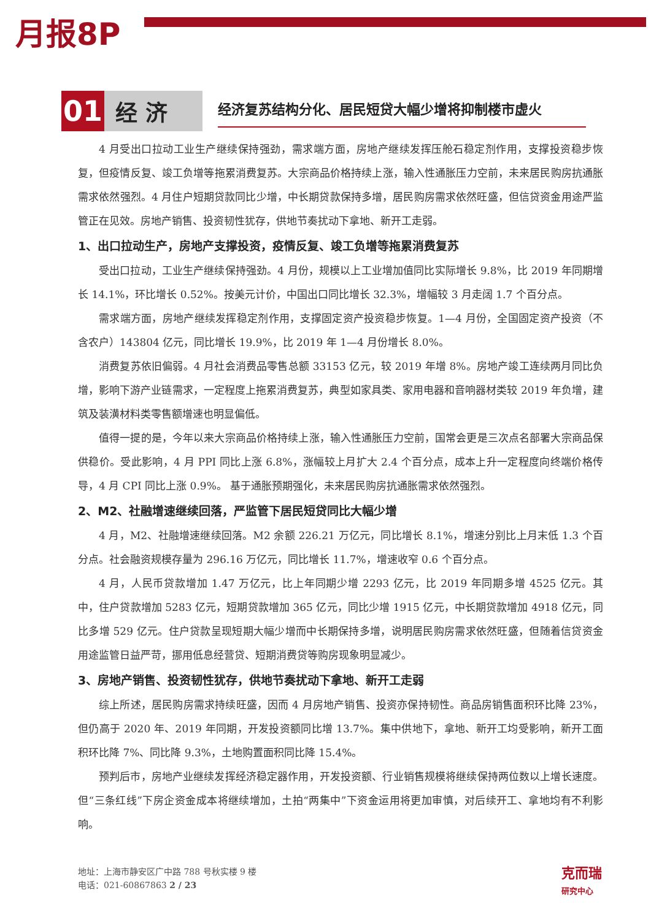月报8P
01
经 济
经济复苏结构分化、居民短贷大幅少增将抑制楼市虚火
4 月受出口拉动工业生产继续保持强劲，需求端方面，房地产继续发挥压舱石稳定剂作用，支撑投资稳步恢复，但疫情反复、竣工负增等拖累消费复苏。大宗商品价格持续上涨，输入性通胀压力空前，未来居民购房抗通胀需求依然强烈。4 月住户短期贷款同比少增，中长期贷款保持多增，居民购房需求依然旺盛，但信贷资金用途严监管正在见效。房地产销售、投资韧性犹存，供地节奏扰动下拿地、新开工走弱。
1、出口拉动生产，房地产支撑投资，疫情反复、竣工负增等拖累消费复苏
受出口拉动，工业生产继续保持强劲。4 月份，规模以上工业增加值同比实际增长 9.8%，比 2019 年同期增长 14.1%，环比增长 0.52%。按美元计价，中国出口同比增长 32.3%，增幅较 3 月走阔 1.7 个百分点。
需求端方面，房地产继续发挥稳定剂作用，支撑固定资产投资稳步恢复。1—4 月份，全国固定资产投资（不含农户）143804 亿元，同比增长 19.9%，比 2019 年 1—4 月份增长 8.0%。
消费复苏依旧偏弱。4 月社会消费品零售总额 33153 亿元，较 2019 年增 8%。房地产竣工连续两月同比负增，影响下游产业链需求，一定程度上拖累消费复苏，典型如家具类、家用电器和音响器材类较 2019 年负增，建筑及装潢材料类零售额增速也明显偏低。
值得一提的是，今年以来大宗商品价格持续上涨，输入性通胀压力空前，国常会更是三次点名部署大宗商品保供稳价。受此影响，4 月 PPI 同比上涨 6.8%，涨幅较上月扩大 2.4 个百分点，成本上升一定程度向终端价格传导，4 月 CPI 同比上涨 0.9%。 基于通胀预期强化，未来居民购房抗通胀需求依然强烈。
2、M2、社融增速继续回落，严监管下居民短贷同比大幅少增
4 月，M2、社融增速继续回落。M2 余额 226.21 万亿元，同比增长 8.1%，增速分别比上月末低 1.3 个百分点。社会融资规模存量为 296.16 万亿元，同比增长 11.7%，增速收窄 0.6 个百分点。
4 月，人民币贷款增加 1.47 万亿元，比上年同期少增 2293 亿元，比 2019 年同期多增 4525 亿元。其中，住户贷款增加 5283 亿元，短期贷款增加 365 亿元，同比少增 1915 亿元，中长期贷款增加 4918 亿元，同比多增 529 亿元。住户贷款呈现短期大幅少增而中长期保持多增，说明居民购房需求依然旺盛，但随着信贷资金用途监管日益严苛，挪用低息经营贷、短期消费贷等购房现象明显减少。
3、房地产销售、投资韧性犹存，供地节奏扰动下拿地、新开工走弱
综上所述，居民购房需求持续旺盛，因而 4 月房地产销售、投资亦保持韧性。商品房销售面积环比降 23%，但仍高于 2020 年、2019 年同期，开发投资额同比增 13.7%。集中供地下，拿地、新开工均受影响，新开工面积环比降 7%、同比降 9.3%，土地购置面积同比降 15.4%。
预判后市，房地产业继续发挥经济稳定器作用，开发投资额、行业销售规模将继续保持两位数以上增长速度。但“三条红线”下房企资金成本将继续增加，土拍“两集中”下资金运用将更加审慎，对后续开工、拿地均有不利影响。
地址：上海市静安区广中路 788 号秋实楼 9 楼
电话：021-60867863 2 / 23
克而瑞
研究中心